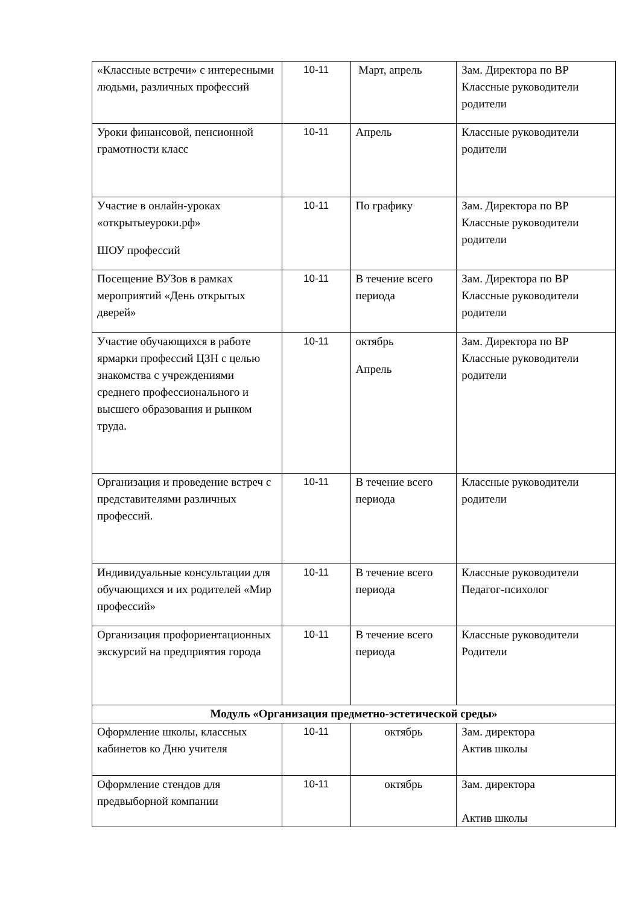| «Классные встречи» с интересными людьми, различных профессий | 10-11 | Март, апрель | Зам. Директора по ВР Классные руководители родители |
| Уроки финансовой, пенсионной грамотности класс | 10-11 | Апрель | Классные руководители родители |
| Участие в онлайн-уроках «открытыеуроки.рф» ШОУ профессий | 10-11 | По графику | Зам. Директора по ВР Классные руководители родители |
| Посещение ВУЗов в рамках мероприятий «День открытых дверей» | 10-11 | В течение всего периода | Зам. Директора по ВР Классные руководители родители |
| Участие обучающихся в работе ярмарки профессий ЦЗН с целью знакомства с учреждениями среднего профессионального и высшего образования и рынком труда. | 10-11 | октябрь Апрель | Зам. Директора по ВР Классные руководители родители |
| Организация и проведение встреч с представителями различных профессий. | 10-11 | В течение всего периода | Классные руководители родители |
| Индивидуальные консультации для обучающихся и их родителей «Мир профессий» | 10-11 | В течение всего периода | Классные руководители Педагог-психолог |
| Организация профориентационных экскурсий на предприятия города | 10-11 | В течение всего периода | Классные руководители Родители |
| Модуль «Организация предметно-эстетической среды» | | | |
| Оформление школы, классных кабинетов ко Дню учителя | 10-11 | октябрь | Зам. директора Актив школы |
| Оформление стендов для предвыборной компании | 10-11 | октябрь | Зам. директора Актив школы |